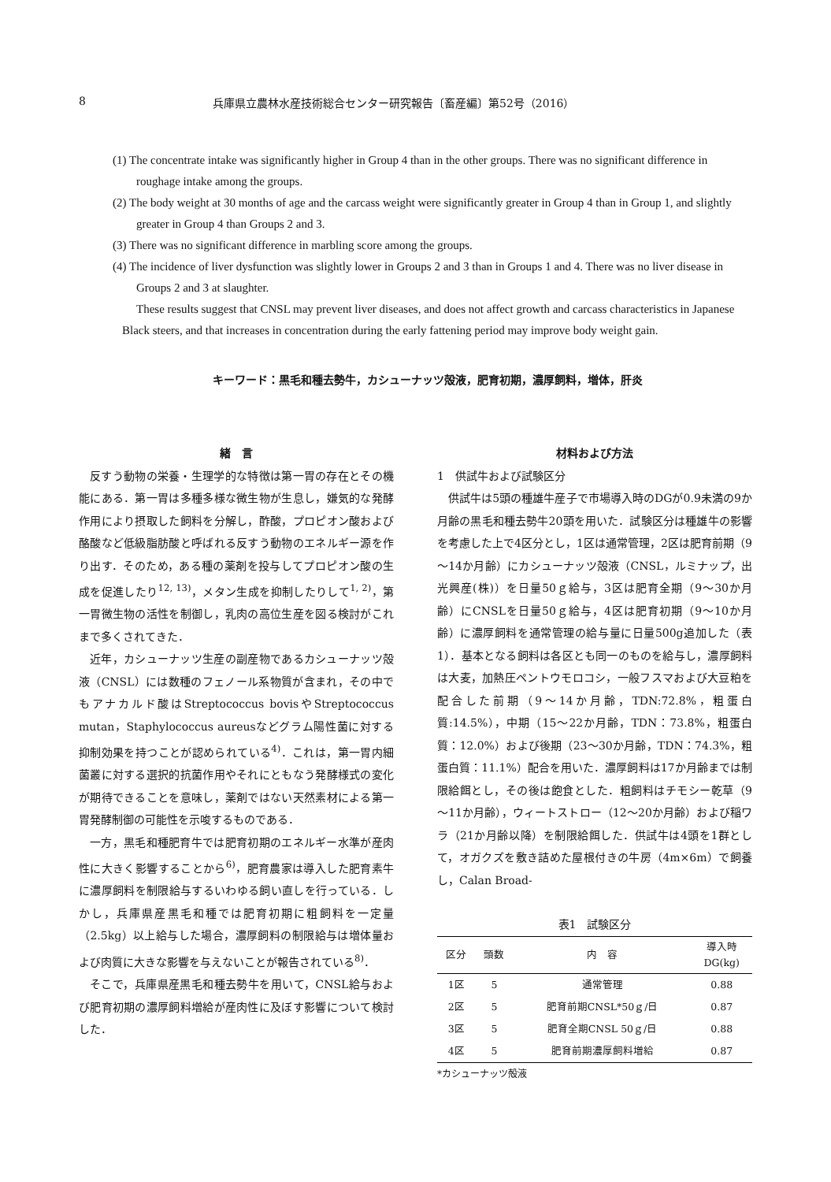8 兵庫県立農林水産技術総合センター研究報告〔畜産編〕第52号（2016）
(1) The concentrate intake was significantly higher in Group 4 than in the other groups. There was no significant difference in roughage intake among the groups.
(2) The body weight at 30 months of age and the carcass weight were significantly greater in Group 4 than in Group 1, and slightly greater in Group 4 than Groups 2 and 3.
(3) There was no significant difference in marbling score among the groups.
(4) The incidence of liver dysfunction was slightly lower in Groups 2 and 3 than in Groups 1 and 4. There was no liver disease in Groups 2 and 3 at slaughter.
These results suggest that CNSL may prevent liver diseases, and does not affect growth and carcass characteristics in Japanese Black steers, and that increases in concentration during the early fattening period may improve body weight gain.
キーワード：黒毛和種去勢牛，カシューナッツ殻液，肥育初期，濃厚飼料，増体，肝炎
緒　言
反すう動物の栄養・生理学的な特徴は第一胃の存在とその機能にある．第一胃は多種多様な微生物が生息し，嫌気的な発酵作用により摂取した飼料を分解し，酢酸，プロピオン酸および酪酸など低級脂肪酸と呼ばれる反すう動物のエネルギー源を作り出す．そのため，ある種の薬剤を投与してプロピオン酸の生成を促進したり<sup>12, 13)</sup>，メタン生成を抑制したりして<sup>1, 2)</sup>，第一胃微生物の活性を制御し，乳肉の高位生産を図る検討がこれまで多くされてきた．
近年，カシューナッツ生産の副産物であるカシューナッツ殻液（CNSL）には数種のフェノール系物質が含まれ，その中でもアナカルド酸はStreptococcus bovisやStreptococcus mutan，Staphylococcus aureusなどグラム陽性菌に対する抑制効果を持つことが認められている<sup>4)</sup>．これは，第一胃内細菌叢に対する選択的抗菌作用やそれにともなう発酵様式の変化が期待できることを意味し，薬剤ではない天然素材による第一胃発酵制御の可能性を示唆するものである．
一方，黒毛和種肥育牛では肥育初期のエネルギー水準が産肉性に大きく影響することから<sup>6)</sup>，肥育農家は導入した肥育素牛に濃厚飼料を制限給与するいわゆる飼い直しを行っている．しかし，兵庫県産黒毛和種では肥育初期に粗飼料を一定量（2.5kg）以上給与した場合，濃厚飼料の制限給与は増体量および肉質に大きな影響を与えないことが報告されている<sup>8)</sup>．
そこで，兵庫県産黒毛和種去勢牛を用いて，CNSL給与および肥育初期の濃厚飼料増給が産肉性に及ぼす影響について検討した．
材料および方法
1　供試牛および試験区分
供試牛は5頭の種雄牛産子で市場導入時のDGが0.9未満の9か月齢の黒毛和種去勢牛20頭を用いた．試験区分は種雄牛の影響を考慮した上で4区分とし，1区は通常管理，2区は肥育前期（9～14か月齢）にカシューナッツ殻液（CNSL，ルミナップ，出光興産(株)）を日量50ｇ給与，3区は肥育全期（9～30か月齢）にCNSLを日量50ｇ給与，4区は肥育初期（9～10か月齢）に濃厚飼料を通常管理の給与量に日量500g追加した（表1）．基本となる飼料は各区とも同一のものを給与し，濃厚飼料は大麦，加熱圧ペントウモロコシ，一般フスマおよび大豆粕を配合した前期（9～14か月齢，TDN:72.8%，粗蛋白質:14.5%），中期（15～22か月齢，TDN：73.8%，粗蛋白質：12.0%）および後期（23～30か月齢，TDN：74.3%，粗蛋白質：11.1%）配合を用いた．濃厚飼料は17か月齢までは制限給餌とし，その後は飽食とした．粗飼料はチモシー乾草（9～11か月齢），ウィートストロー（12～20か月齢）および稲ワラ（21か月齢以降）を制限給餌した．供試牛は4頭を1群として，オガクズを敷き詰めた屋根付きの牛房（4m×6m）で飼養し，Calan Broad-
表1　試験区分
| 区分 | 頭数 | 内 容 | 導入時 DG(kg) |
| --- | --- | --- | --- |
| 1区 | 5 | 通常管理 | 0.88 |
| 2区 | 5 | 肥育前期CNSL*50ｇ/日 | 0.87 |
| 3区 | 5 | 肥育全期CNSL 50ｇ/日 | 0.88 |
| 4区 | 5 | 肥育前期濃厚飼料増給 | 0.87 |
*カシューナッツ殻液